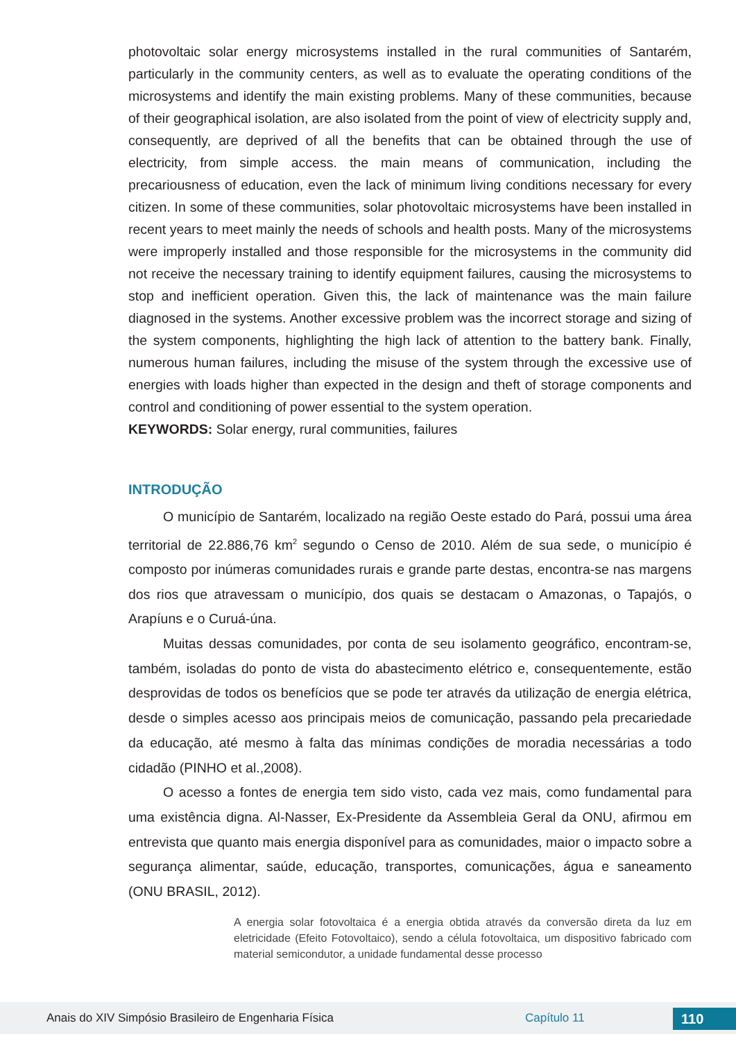photovoltaic solar energy microsystems installed in the rural communities of Santarém, particularly in the community centers, as well as to evaluate the operating conditions of the microsystems and identify the main existing problems. Many of these communities, because of their geographical isolation, are also isolated from the point of view of electricity supply and, consequently, are deprived of all the benefits that can be obtained through the use of electricity, from simple access. the main means of communication, including the precariousness of education, even the lack of minimum living conditions necessary for every citizen. In some of these communities, solar photovoltaic microsystems have been installed in recent years to meet mainly the needs of schools and health posts. Many of the microsystems were improperly installed and those responsible for the microsystems in the community did not receive the necessary training to identify equipment failures, causing the microsystems to stop and inefficient operation. Given this, the lack of maintenance was the main failure diagnosed in the systems. Another excessive problem was the incorrect storage and sizing of the system components, highlighting the high lack of attention to the battery bank. Finally, numerous human failures, including the misuse of the system through the excessive use of energies with loads higher than expected in the design and theft of storage components and control and conditioning of power essential to the system operation.
KEYWORDS: Solar energy, rural communities, failures
INTRODUÇÃO
O município de Santarém, localizado na região Oeste estado do Pará, possui uma área territorial de 22.886,76 km<sup>2</sup> segundo o Censo de 2010. Além de sua sede, o município é composto por inúmeras comunidades rurais e grande parte destas, encontra-se nas margens dos rios que atravessam o município, dos quais se destacam o Amazonas, o Tapajós, o Arapíuns e o Curuá-úna.
Muitas dessas comunidades, por conta de seu isolamento geográfico, encontram-se, também, isoladas do ponto de vista do abastecimento elétrico e, consequentemente, estão desprovidas de todos os benefícios que se pode ter através da utilização de energia elétrica, desde o simples acesso aos principais meios de comunicação, passando pela precariedade da educação, até mesmo à falta das mínimas condições de moradia necessárias a todo cidadão (PINHO et al.,2008).
O acesso a fontes de energia tem sido visto, cada vez mais, como fundamental para uma existência digna. Al-Nasser, Ex-Presidente da Assembleia Geral da ONU, afirmou em entrevista que quanto mais energia disponível para as comunidades, maior o impacto sobre a segurança alimentar, saúde, educação, transportes, comunicações, água e saneamento (ONU BRASIL, 2012).
A energia solar fotovoltaica é a energia obtida através da conversão direta da luz em eletricidade (Efeito Fotovoltaico), sendo a célula fotovoltaica, um dispositivo fabricado com material semicondutor, a unidade fundamental desse processo
Anais do XIV Simpósio Brasileiro de Engenharia Física Capítulo 11 110